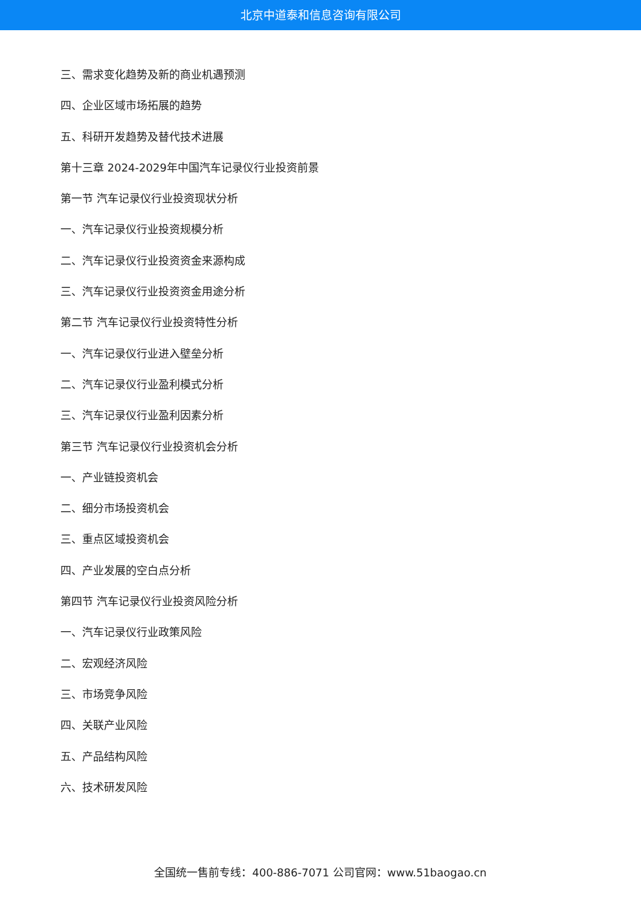北京中道泰和信息咨询有限公司
三、需求变化趋势及新的商业机遇预测
四、企业区域市场拓展的趋势
五、科研开发趋势及替代技术进展
第十三章 2024-2029年中国汽车记录仪行业投资前景
第一节 汽车记录仪行业投资现状分析
一、汽车记录仪行业投资规模分析
二、汽车记录仪行业投资资金来源构成
三、汽车记录仪行业投资资金用途分析
第二节 汽车记录仪行业投资特性分析
一、汽车记录仪行业进入壁垒分析
二、汽车记录仪行业盈利模式分析
三、汽车记录仪行业盈利因素分析
第三节 汽车记录仪行业投资机会分析
一、产业链投资机会
二、细分市场投资机会
三、重点区域投资机会
四、产业发展的空白点分析
第四节 汽车记录仪行业投资风险分析
一、汽车记录仪行业政策风险
二、宏观经济风险
三、市场竞争风险
四、关联产业风险
五、产品结构风险
六、技术研发风险
全国统一售前专线：400-886-7071 公司官网：www.51baogao.cn